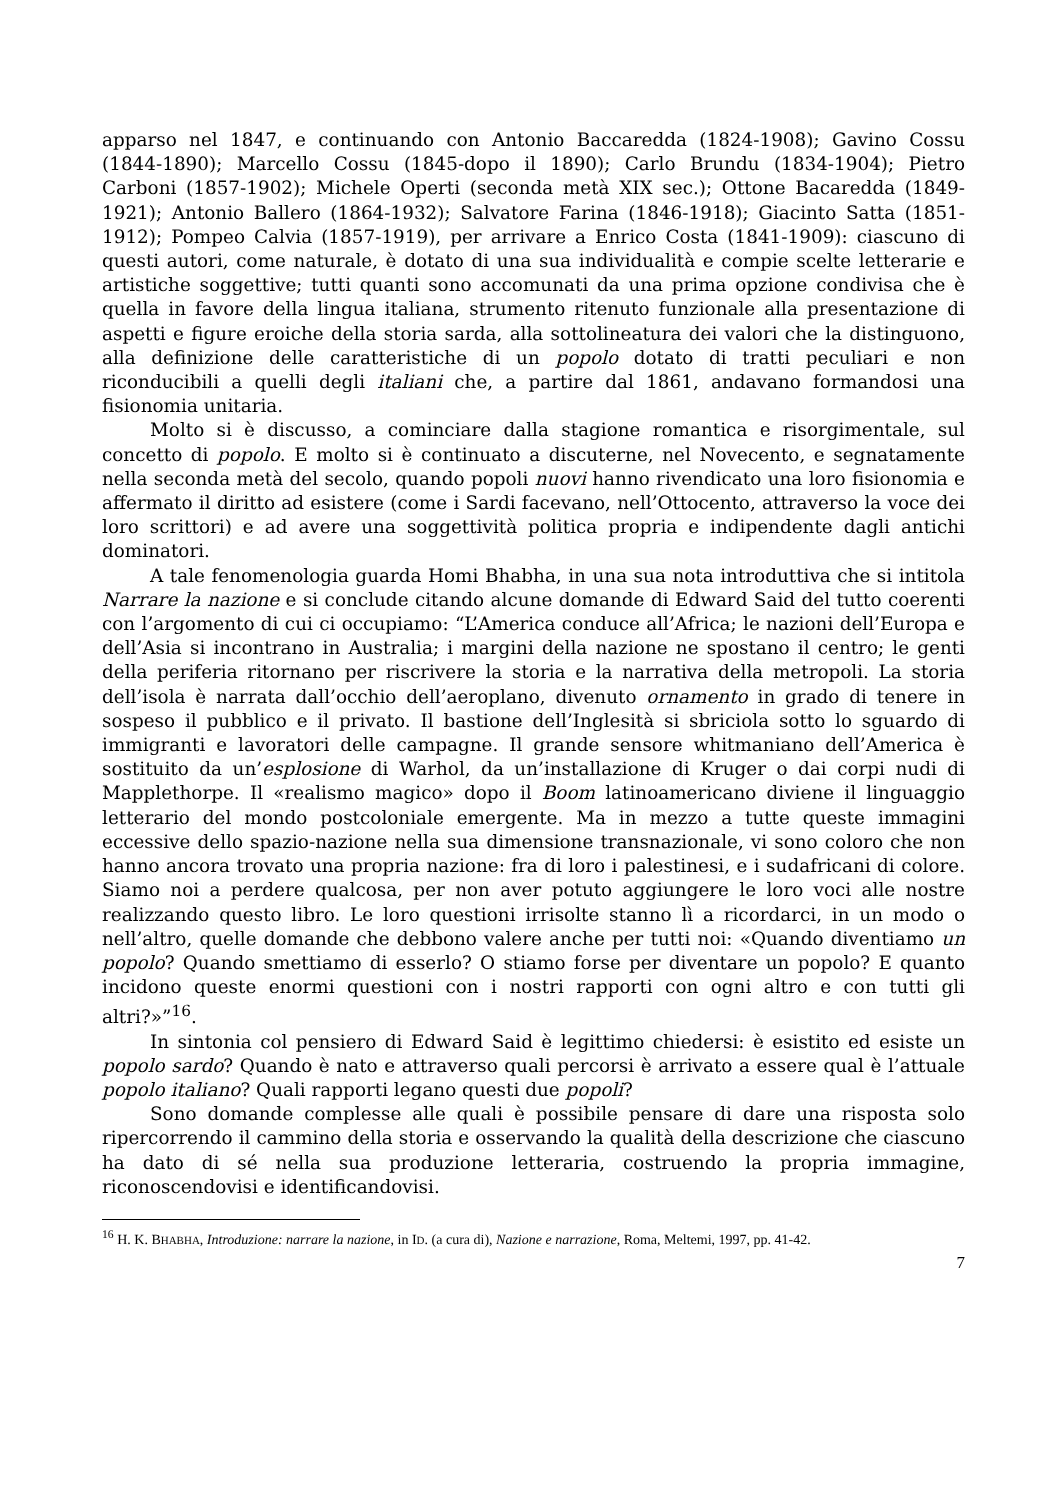apparso nel 1847, e continuando con Antonio Baccaredda (1824-1908); Gavino Cossu (1844-1890); Marcello Cossu (1845-dopo il 1890); Carlo Brundu (1834-1904); Pietro Carboni (1857-1902); Michele Operti (seconda metà XIX sec.); Ottone Bacaredda (1849-1921); Antonio Ballero (1864-1932); Salvatore Farina (1846-1918); Giacinto Satta (1851-1912); Pompeo Calvia (1857-1919), per arrivare a Enrico Costa (1841-1909): ciascuno di questi autori, come naturale, è dotato di una sua individualità e compie scelte letterarie e artistiche soggettive; tutti quanti sono accomunati da una prima opzione condivisa che è quella in favore della lingua italiana, strumento ritenuto funzionale alla presentazione di aspetti e figure eroiche della storia sarda, alla sottolineatura dei valori che la distinguono, alla definizione delle caratteristiche di un popolo dotato di tratti peculiari e non riconducibili a quelli degli italiani che, a partire dal 1861, andavano formandosi una fisionomia unitaria.
Molto si è discusso, a cominciare dalla stagione romantica e risorgimentale, sul concetto di popolo. E molto si è continuato a discuterne, nel Novecento, e segnatamente nella seconda metà del secolo, quando popoli nuovi hanno rivendicato una loro fisionomia e affermato il diritto ad esistere (come i Sardi facevano, nell’Ottocento, attraverso la voce dei loro scrittori) e ad avere una soggettività politica propria e indipendente dagli antichi dominatori.
A tale fenomenologia guarda Homi Bhabha, in una sua nota introduttiva che si intitola Narrare la nazione e si conclude citando alcune domande di Edward Said del tutto coerenti con l’argomento di cui ci occupiamo: “L’America conduce all’Africa; le nazioni dell’Europa e dell’Asia si incontrano in Australia; i margini della nazione ne spostano il centro; le genti della periferia ritornano per riscrivere la storia e la narrativa della metropoli. La storia dell’isola è narrata dall’occhio dell’aeroplano, divenuto ornamento in grado di tenere in sospeso il pubblico e il privato. Il bastione dell’Inglesità si sbriciola sotto lo sguardo di immigranti e lavoratori delle campagne. Il grande sensore whitmaniano dell’America è sostituito da un’esplosione di Warhol, da un’installazione di Kruger o dai corpi nudi di Mapplethorpe. Il «realismo magico» dopo il Boom latinoamericano diviene il linguaggio letterario del mondo postcoloniale emergente. Ma in mezzo a tutte queste immagini eccessive dello spazio-nazione nella sua dimensione transnazionale, vi sono coloro che non hanno ancora trovato una propria nazione: fra di loro i palestinesi, e i sudafricani di colore. Siamo noi a perdere qualcosa, per non aver potuto aggiungere le loro voci alle nostre realizzando questo libro. Le loro questioni irrisolte stanno lì a ricordarci, in un modo o nell’altro, quelle domande che debbono valere anche per tutti noi: «Quando diventiamo un popolo? Quando smettiamo di esserlo? O stiamo forse per diventare un popolo? E quanto incidono queste enormi questioni con i nostri rapporti con ogni altro e con tutti gli altri?»”<sup>16</sup>.
In sintonia col pensiero di Edward Said è legittimo chiedersi: è esistito ed esiste un popolo sardo? Quando è nato e attraverso quali percorsi è arrivato a essere qual è l’attuale popolo italiano? Quali rapporti legano questi due popoli?
Sono domande complesse alle quali è possibile pensare di dare una risposta solo ripercorrendo il cammino della storia e osservando la qualità della descrizione che ciascuno ha dato di sé nella sua produzione letteraria, costruendo la propria immagine, riconoscendovisi e identificandovisi.
<sup>16</sup> H. K. BHABHA, Introduzione: narrare la nazione, in ID. (a cura di), Nazione e narrazione, Roma, Meltemi, 1997, pp. 41-42.
7